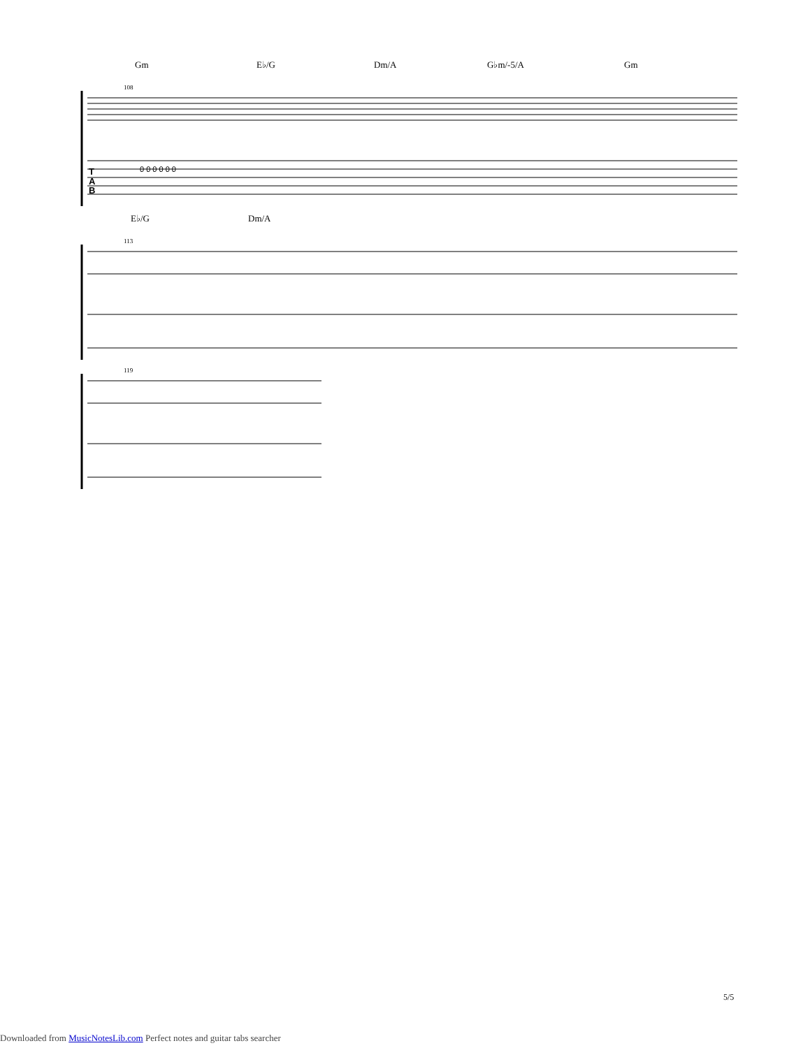Gm E♭/G Dm/A G♭m/-5/A Gm
108
T
A
B
0 0 0 0 0 0
E♭/G Dm/A
113
119
5/5
Downloaded from MusicNotesLib.com Perfect notes and guitar tabs searcher